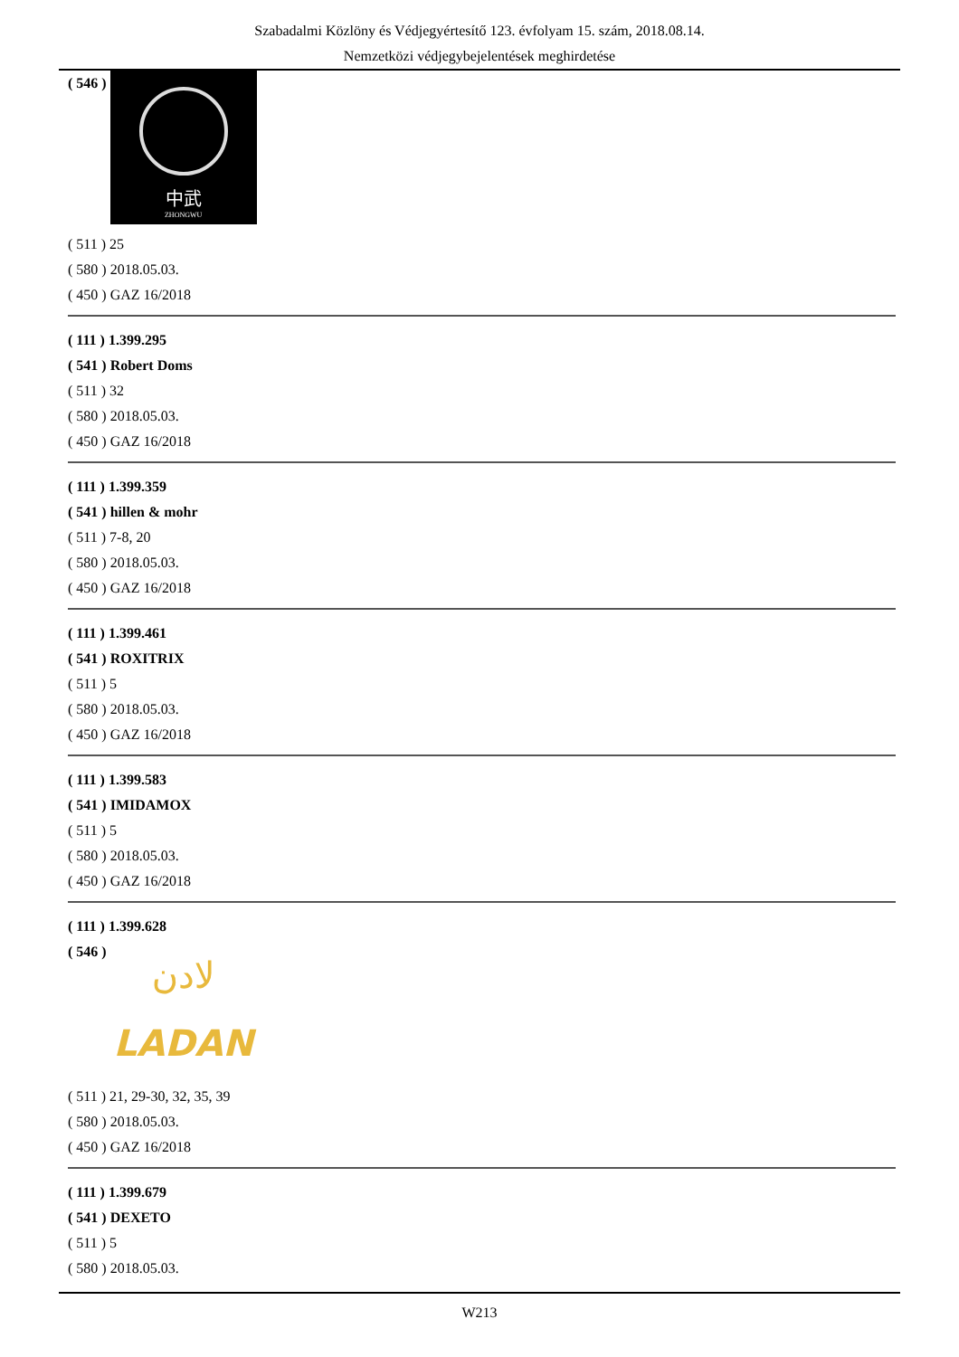Szabadalmi Közlöny és Védjegyértesítő 123. évfolyam 15. szám, 2018.08.14.
Nemzetközi védjegybejelentések meghirdetése
( 546 )
中武
ZHONGWU
( 511 ) 25
( 580 ) 2018.05.03.
( 450 ) GAZ 16/2018
( 111 ) 1.399.295
( 541 ) Robert Doms
( 511 ) 32
( 580 ) 2018.05.03.
( 450 ) GAZ 16/2018
( 111 ) 1.399.359
( 541 ) hillen & mohr
( 511 ) 7-8, 20
( 580 ) 2018.05.03.
( 450 ) GAZ 16/2018
( 111 ) 1.399.461
( 541 ) ROXITRIX
( 511 ) 5
( 580 ) 2018.05.03.
( 450 ) GAZ 16/2018
( 111 ) 1.399.583
( 541 ) IMIDAMOX
( 511 ) 5
( 580 ) 2018.05.03.
( 450 ) GAZ 16/2018
( 111 ) 1.399.628
( 546 )
لادن
LADAN
( 511 ) 21, 29-30, 32, 35, 39
( 580 ) 2018.05.03.
( 450 ) GAZ 16/2018
( 111 ) 1.399.679
( 541 ) DEXETO
( 511 ) 5
( 580 ) 2018.05.03.
W213